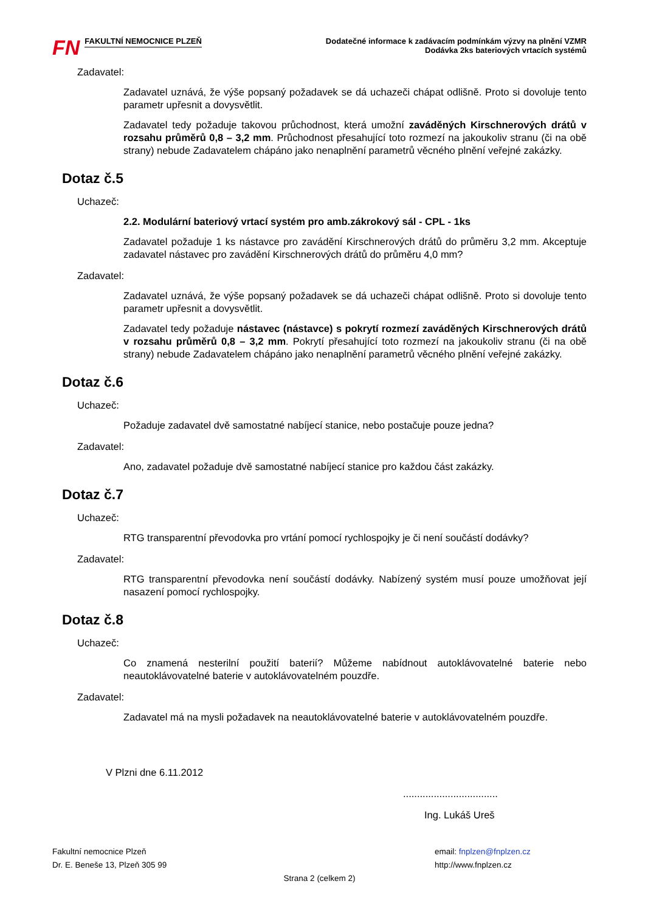FN
FAKULTNÍ NEMOCNICE PLZEŇ
Dodatečné informace k zadávacím podmínkám výzvy na plnění VZMR
Dodávka 2ks bateriových vrtacích systémů
Zadavatel:
Zadavatel uznává, že výše popsaný požadavek se dá uchazeči chápat odlišně. Proto si dovoluje tento parametr upřesnit a dovysvětlit.
Zadavatel tedy požaduje takovou průchodnost, která umožní zaváděných Kirschnerových drátů v rozsahu průměrů 0,8 – 3,2 mm. Průchodnost přesahující toto rozmezí na jakoukoliv stranu (či na obě strany) nebude Zadavatelem chápáno jako nenaplnění parametrů věcného plnění veřejné zakázky.
Dotaz č.5
Uchazeč:
2.2. Modulární bateriový vrtací systém pro amb.zákrokový sál - CPL - 1ks
Zadavatel požaduje 1 ks nástavce pro zavádění Kirschnerových drátů do průměru 3,2 mm. Akceptuje zadavatel nástavec pro zavádění Kirschnerových drátů do průměru 4,0 mm?
Zadavatel:
Zadavatel uznává, že výše popsaný požadavek se dá uchazeči chápat odlišně. Proto si dovoluje tento parametr upřesnit a dovysvětlit.
Zadavatel tedy požaduje nástavec (nástavce) s pokrytí rozmezí zaváděných Kirschnerových drátů v rozsahu průměrů 0,8 – 3,2 mm. Pokrytí přesahující toto rozmezí na jakoukoliv stranu (či na obě strany) nebude Zadavatelem chápáno jako nenaplnění parametrů věcného plnění veřejné zakázky.
Dotaz č.6
Uchazeč:
Požaduje zadavatel dvě samostatné nabíjecí stanice, nebo postačuje pouze jedna?
Zadavatel:
Ano, zadavatel požaduje dvě samostatné nabíjecí stanice pro každou část zakázky.
Dotaz č.7
Uchazeč:
RTG transparentní převodovka pro vrtání pomocí rychlospojky je či není součástí dodávky?
Zadavatel:
RTG transparentní převodovka není součástí dodávky. Nabízený systém musí pouze umožňovat její nasazení pomocí rychlospojky.
Dotaz č.8
Uchazeč:
Co znamená nesterilní použití baterií? Můžeme nabídnout autoklávovatelné baterie nebo neautoklávovatelné baterie v autoklávovatelném pouzdře.
Zadavatel:
Zadavatel má na mysli požadavek na neautoklávovatelné baterie v autoklávovatelném pouzdře.
V Plzni dne 6.11.2012
..................................
Ing. Lukáš Ureš
Fakultní nemocnice Plzeň email: fnplzen@fnplzen.cz
Dr. E. Beneše 13, Plzeň 305 99 http://www.fnplzen.cz
Strana 2 (celkem 2)